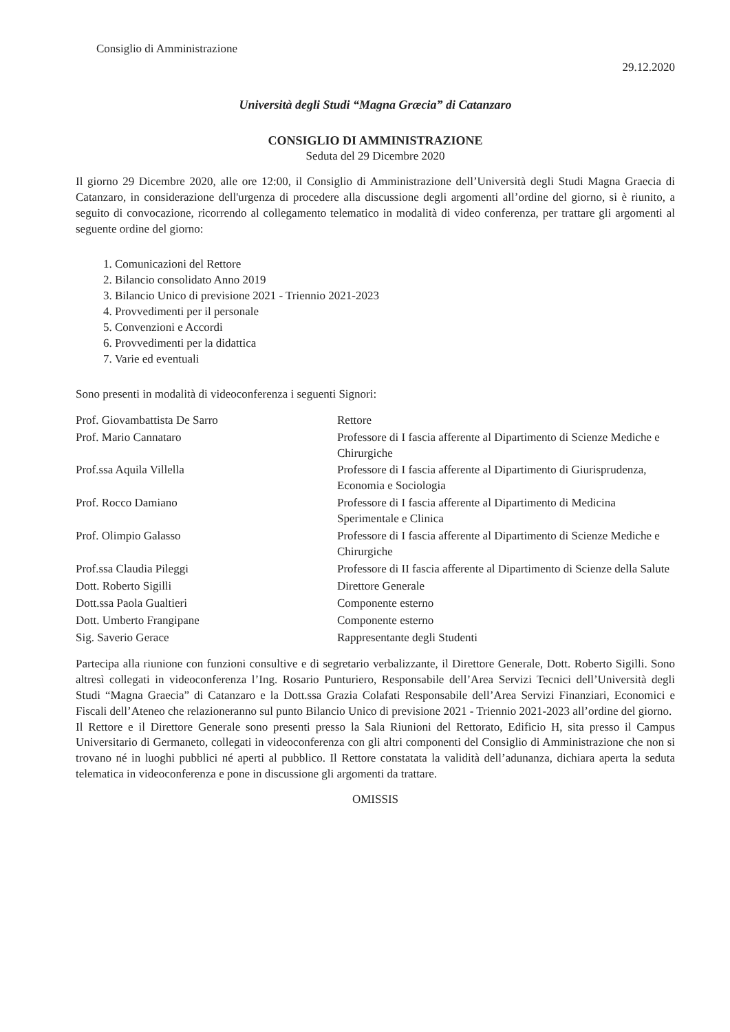Consiglio di Amministrazione
29.12.2020
Università degli Studi “Magna Græcia” di Catanzaro
CONSIGLIO DI AMMINISTRAZIONE
Seduta del 29 Dicembre 2020
Il giorno 29 Dicembre 2020, alle ore 12:00, il Consiglio di Amministrazione dell’Università degli Studi Magna Graecia di Catanzaro, in considerazione dell'urgenza di procedere alla discussione degli argomenti all’ordine del giorno, si è riunito, a seguito di convocazione, ricorrendo al collegamento telematico in modalità di video conferenza, per trattare gli argomenti al seguente ordine del giorno:
1. Comunicazioni del Rettore
2. Bilancio consolidato Anno 2019
3. Bilancio Unico di previsione 2021 - Triennio 2021-2023
4. Provvedimenti per il personale
5. Convenzioni e Accordi
6. Provvedimenti per la didattica
7. Varie ed eventuali
Sono presenti in modalità di videoconferenza i seguenti Signori:
| Prof. Giovambattista De Sarro | Rettore |
| Prof. Mario Cannataro | Professore di I fascia afferente al Dipartimento di Scienze Mediche e Chirurgiche |
| Prof.ssa Aquila Villella | Professore di I fascia afferente al Dipartimento di Giurisprudenza, Economia e Sociologia |
| Prof. Rocco Damiano | Professore di I fascia afferente al Dipartimento di Medicina Sperimentale e Clinica |
| Prof. Olimpio Galasso | Professore di I fascia afferente al Dipartimento di Scienze Mediche e Chirurgiche |
| Prof.ssa Claudia Pileggi | Professore di II fascia afferente al Dipartimento di Scienze della Salute |
| Dott. Roberto Sigilli | Direttore Generale |
| Dott.ssa Paola Gualtieri | Componente esterno |
| Dott. Umberto Frangipane | Componente esterno |
| Sig. Saverio Gerace | Rappresentante degli Studenti |
Partecipa alla riunione con funzioni consultive e di segretario verbalizzante, il Direttore Generale, Dott. Roberto Sigilli. Sono altresì collegati in videoconferenza l’Ing. Rosario Punturiero, Responsabile dell’Area Servizi Tecnici dell’Università degli Studi “Magna Graecia” di Catanzaro e la Dott.ssa Grazia Colafati Responsabile dell’Area Servizi Finanziari, Economici e Fiscali dell’Ateneo che relazioneranno sul punto Bilancio Unico di previsione 2021 - Triennio 2021-2023 all’ordine del giorno.
Il Rettore e il Direttore Generale sono presenti presso la Sala Riunioni del Rettorato, Edificio H, sita presso il Campus Universitario di Germaneto, collegati in videoconferenza con gli altri componenti del Consiglio di Amministrazione che non si trovano né in luoghi pubblici né aperti al pubblico. Il Rettore constatata la validità dell’adunanza, dichiara aperta la seduta telematica in videoconferenza e pone in discussione gli argomenti da trattare.
OMISSIS